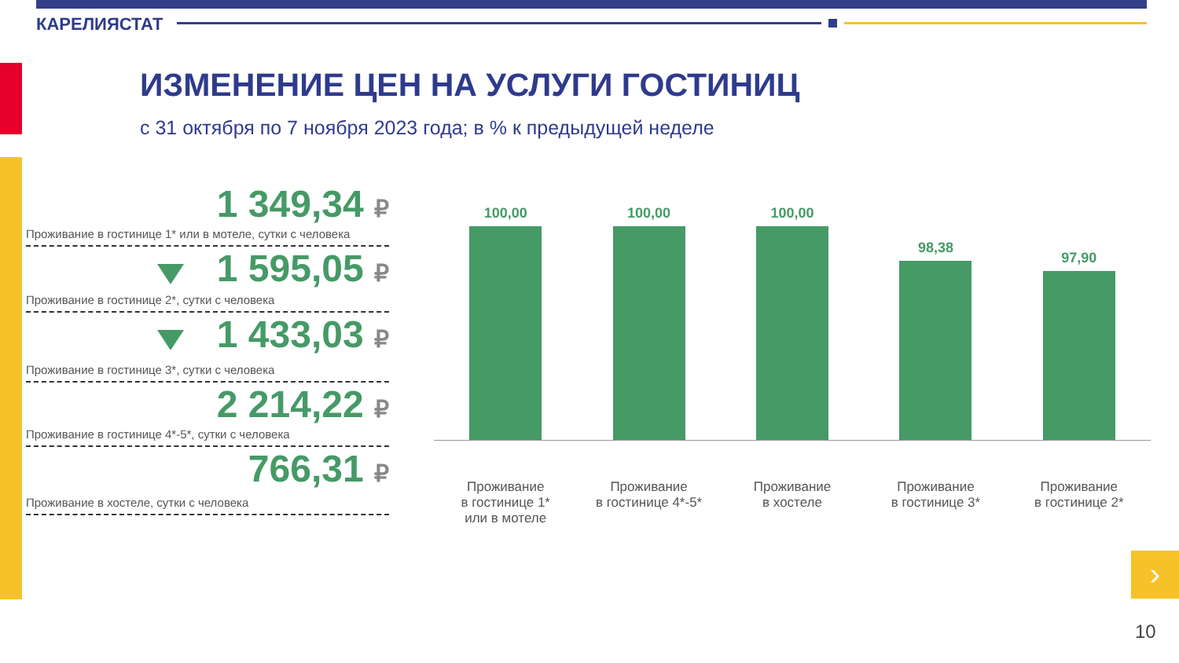КАРЕЛИЯСТАТ
ИЗМЕНЕНИЕ ЦЕН НА УСЛУГИ ГОСТИНИЦ
с 31 октября по 7 ноября 2023 года; в % к предыдущей неделе
1 349,34 ₽
Проживание в гостинице 1* или в мотеле, сутки с человека
1 595,05 ₽
Проживание в гостинице 2*, сутки с человека
1 433,03 ₽
Проживание в гостинице 3*, сутки с человека
2 214,22 ₽
Проживание в гостинице 4*-5*, сутки с человека
766,31 ₽
Проживание в хостеле, сутки с человека
100,00
100,00
100,00
98,38
97,90
Проживание
в гостинице 1*
или в мотеле
Проживание
в гостинице 4*-5*
Проживание
в хостеле
Проживание
в гостинице 3*
Проживание
в гостинице 2*
›
10